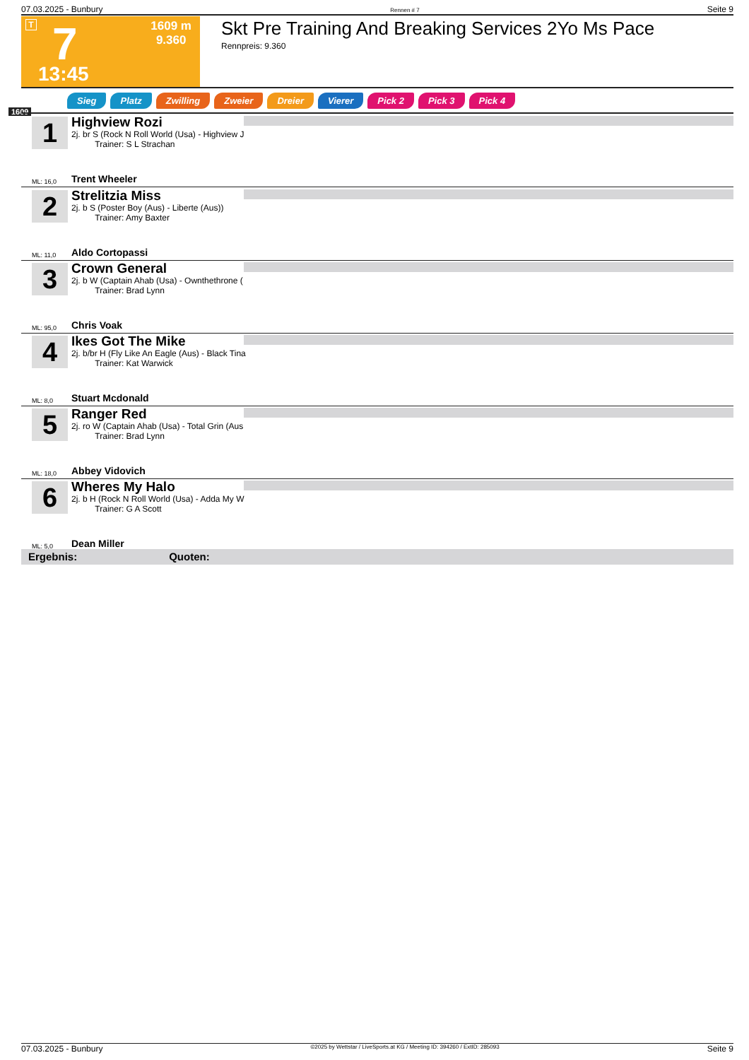07.03.2025 - Bunbury Rennen # 7 Seite 9
T 7
1609 m
9.360
13:45
Skt Pre Training And Breaking Services 2Yo Ms Pace
Rennpreis: 9.360
1609
Sieg Platz Zwilling Zweier Dreier Vierer Pick 2 Pick 3 Pick 4
1
Highview Rozi
2j. br S (Rock N Roll World (Usa) - Highview J
Trainer: S L Strachan
ML: 16,0 Trent Wheeler
2
Strelitzia Miss
2j. b S (Poster Boy (Aus) - Liberte (Aus))
Trainer: Amy Baxter
ML: 11,0 Aldo Cortopassi
3
Crown General
2j. b W (Captain Ahab (Usa) - Ownthethrone (
Trainer: Brad Lynn
ML: 95,0 Chris Voak
4
Ikes Got The Mike
2j. b/br H (Fly Like An Eagle (Aus) - Black Tina
Trainer: Kat Warwick
ML: 8,0 Stuart Mcdonald
5
Ranger Red
2j. ro W (Captain Ahab (Usa) - Total Grin (Aus
Trainer: Brad Lynn
ML: 18,0 Abbey Vidovich
6
Wheres My Halo
2j. b H (Rock N Roll World (Usa) - Adda My W
Trainer: G A Scott
ML: 5,0 Dean Miller
Ergebnis: Quoten:
07.03.2025 - Bunbury ©2025 by Wettstar / LiveSports.at KG / Meeting ID: 394260 / ExtID: 285093 Seite 9